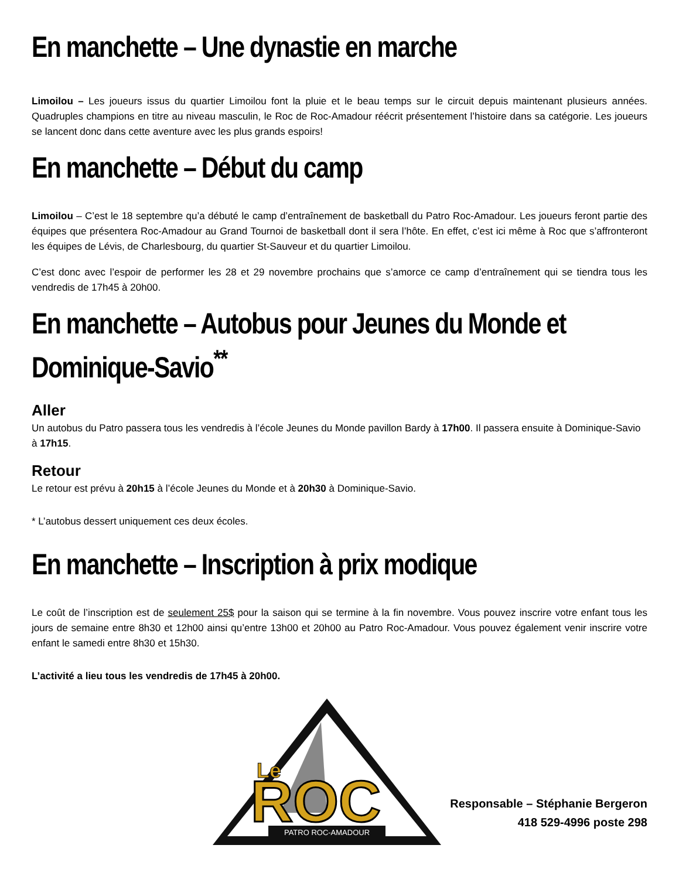En manchette – Une dynastie en marche
Limoilou – Les joueurs issus du quartier Limoilou font la pluie et le beau temps sur le circuit depuis maintenant plusieurs années. Quadruples champions en titre au niveau masculin, le Roc de Roc-Amadour réécrit présentement l’histoire dans sa catégorie. Les joueurs se lancent donc dans cette aventure avec les plus grands espoirs!
En manchette – Début du camp
Limoilou – C’est le 18 septembre qu’a débuté le camp d’entraînement de basketball du Patro Roc-Amadour. Les joueurs feront partie des équipes que présentera Roc-Amadour au Grand Tournoi de basketball dont il sera l’hôte. En effet, c’est ici même à Roc que s’affronteront les équipes de Lévis, de Charlesbourg, du quartier St-Sauveur et du quartier Limoilou.
C’est donc avec l’espoir de performer les 28 et 29 novembre prochains que s’amorce ce camp d’entraînement qui se tiendra tous les vendredis de 17h45 à 20h00.
En manchette – Autobus pour Jeunes du Monde et Dominique-Savio<sup>**</sup>
Aller
Un autobus du Patro passera tous les vendredis à l’école Jeunes du Monde pavillon Bardy à 17h00. Il passera ensuite à Dominique-Savio à 17h15.
Retour
Le retour est prévu à 20h15 à l’école Jeunes du Monde et à 20h30 à Dominique-Savio.
* L’autobus dessert uniquement ces deux écoles.
En manchette – Inscription à prix modique
Le coût de l’inscription est de seulement 25$ pour la saison qui se termine à la fin novembre. Vous pouvez inscrire votre enfant tous les jours de semaine entre 8h30 et 12h00 ainsi qu’entre 13h00 et 20h00 au Patro Roc-Amadour. Vous pouvez également venir inscrire votre enfant le samedi entre 8h30 et 15h30.
L’activité a lieu tous les vendredis de 17h45 à 20h00.
Le
ROC
PATRO ROC-AMADOUR
Responsable – Stéphanie Bergeron
418 529-4996 poste 298